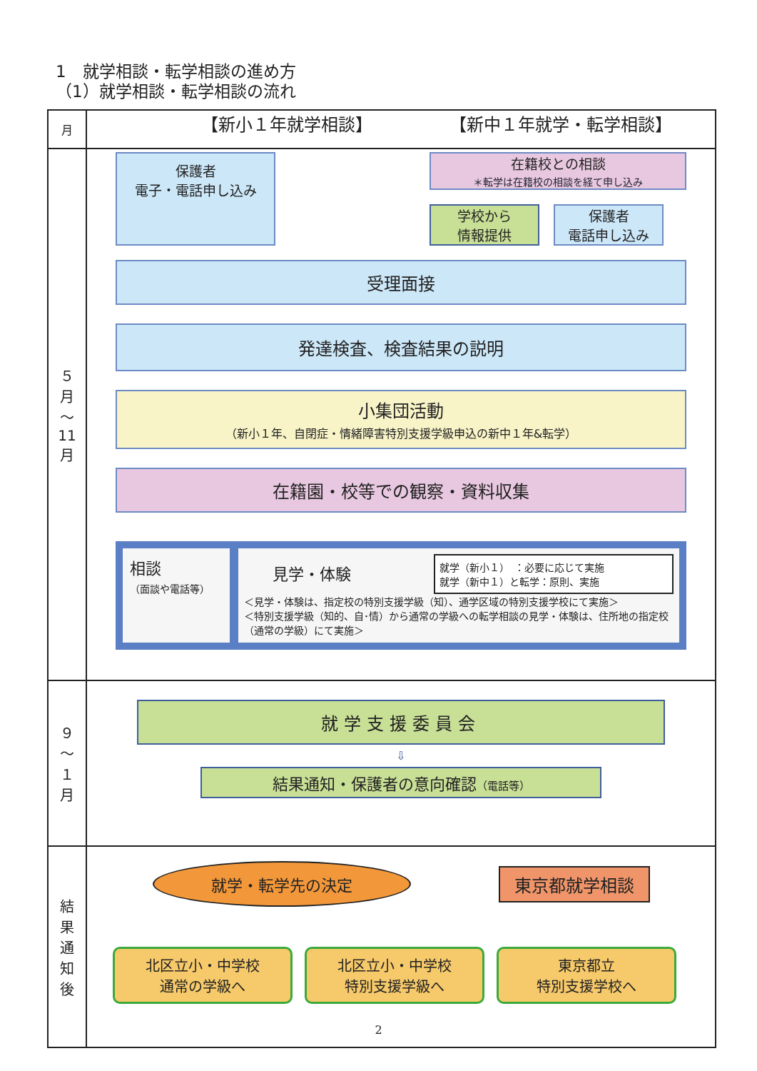1　就学相談・転学相談の進め方
（1）就学相談・転学相談の流れ
| 月 | 【新小１年就学相談】 【新中１年就学・転学相談】 |
| --- | --- |
| ５ 月 ～ 11 月 | 保護者 電子・電話申し込み 在籍校との相談 ＊転学は在籍校の相談を経て申し込み 学校から 情報提供 保護者 電話申し込み 受理面接 発達検査、検査結果の説明 小集団活動 （新小１年、自閉症・情緒障害特別支援学級申込の新中１年&転学） 在籍園・校等での観察・資料収集 相談 （面談や電話等） 就学（新小１） ：必要に応じて実施 就学（新中１）と転学：原則、実施 見学・体験 ＜見学・体験は、指定校の特別支援学級（知）、通学区域の特別支援学校にて実施＞ ＜特別支援学級（知的、自･情）から通常の学級への転学相談の見学・体験は、住所地の指定校（通常の学級）にて実施＞ |
| ９ ～ １ 月 | 就学支援委員会 ⇩ 結果通知・保護者の意向確認 （電話等） |
| 結 果 通 知 後 | 就学・転学先の決定 東京都就学相談 北区立小・中学校 通常の学級へ 北区立小・中学校 特別支援学級へ 東京都立 特別支援学校へ |
2